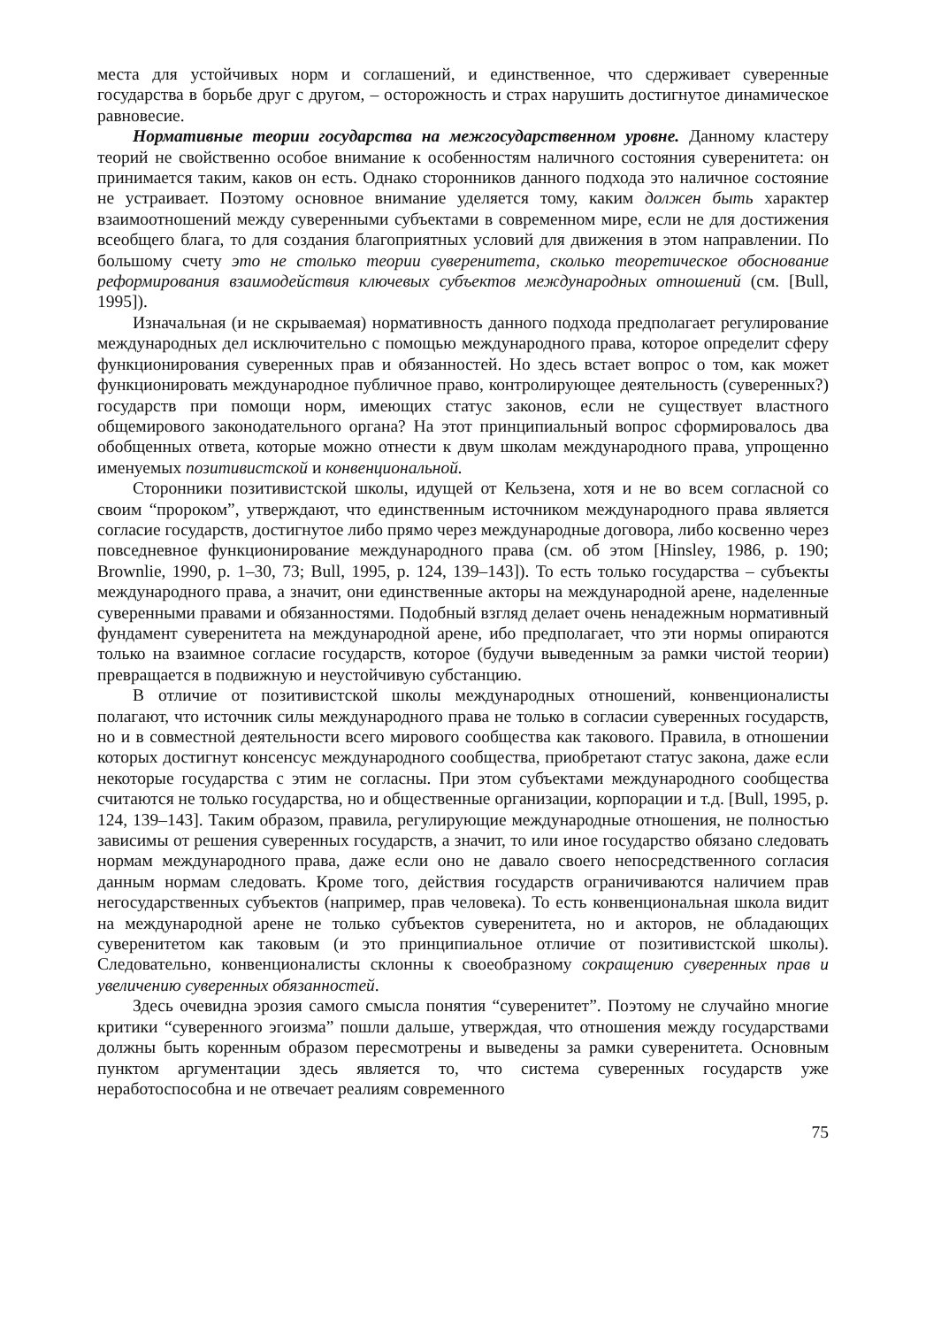места для устойчивых норм и соглашений, и единственное, что сдерживает суверенные государства в борьбе друг с другом, – осторожность и страх нарушить достигнутое динамическое равновесие.
Нормативные теории государства на межгосударственном уровне. Данному кластеру теорий не свойственно особое внимание к особенностям наличного состояния суверенитета: он принимается таким, каков он есть. Однако сторонников данного подхода это наличное состояние не устраивает. Поэтому основное внимание уделяется тому, каким должен быть характер взаимоотношений между суверенными субъектами в современном мире, если не для достижения всеобщего блага, то для создания благоприятных условий для движения в этом направлении. По большому счету это не столько теории суверенитета, сколько теоретическое обоснование реформирования взаимодействия ключевых субъектов международных отношений (см. [Bull, 1995]).
Изначальная (и не скрываемая) нормативность данного подхода предполагает регулирование международных дел исключительно с помощью международного права, которое определит сферу функционирования суверенных прав и обязанностей. Но здесь встает вопрос о том, как может функционировать международное публичное право, контролирующее деятельность (суверенных?) государств при помощи норм, имеющих статус законов, если не существует властного общемирового законодательного органа? На этот принципиальный вопрос сформировалось два обобщенных ответа, которые можно отнести к двум школам международного права, упрощенно именуемых позитивистской и конвенциональной.
Сторонники позитивистской школы, идущей от Кельзена, хотя и не во всем согласной со своим “пророком”, утверждают, что единственным источником международного права является согласие государств, достигнутое либо прямо через международные договора, либо косвенно через повседневное функционирование международного права (см. об этом [Hinsley, 1986, p. 190; Brownlie, 1990, p. 1–30, 73; Bull, 1995, p. 124, 139–143]). То есть только государства – субъекты международного права, а значит, они единственные акторы на международной арене, наделенные суверенными правами и обязанностями. Подобный взгляд делает очень ненадежным нормативный фундамент суверенитета на международной арене, ибо предполагает, что эти нормы опираются только на взаимное согласие государств, которое (будучи выведенным за рамки чистой теории) превращается в подвижную и неустойчивую субстанцию.
В отличие от позитивистской школы международных отношений, конвенционалисты полагают, что источник силы международного права не только в согласии суверенных государств, но и в совместной деятельности всего мирового сообщества как такового. Правила, в отношении которых достигнут консенсус международного сообщества, приобретают статус закона, даже если некоторые государства с этим не согласны. При этом субъектами международного сообщества считаются не только государства, но и общественные организации, корпорации и т.д. [Bull, 1995, p. 124, 139–143]. Таким образом, правила, регулирующие международные отношения, не полностью зависимы от решения суверенных государств, а значит, то или иное государство обязано следовать нормам международного права, даже если оно не давало своего непосредственного согласия данным нормам следовать. Кроме того, действия государств ограничиваются наличием прав негосударственных субъектов (например, прав человека). То есть конвенциональная школа видит на международной арене не только субъектов суверенитета, но и акторов, не обладающих суверенитетом как таковым (и это принципиальное отличие от позитивистской школы). Следовательно, конвенционалисты склонны к своеобразному сокращению суверенных прав и увеличению суверенных обязанностей.
Здесь очевидна эрозия самого смысла понятия “суверенитет”. Поэтому не случайно многие критики “суверенного эгоизма” пошли дальше, утверждая, что отношения между государствами должны быть коренным образом пересмотрены и выведены за рамки суверенитета. Основным пунктом аргументации здесь является то, что система суверенных государств уже неработоспособна и не отвечает реалиям современного
75